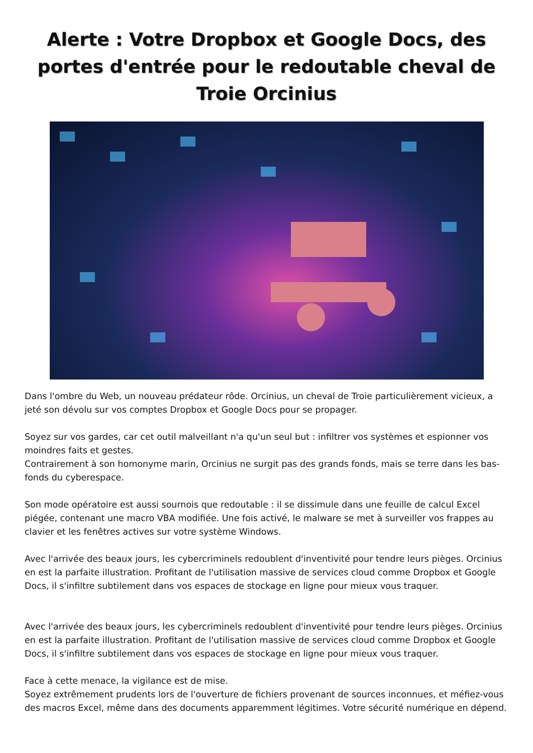Alerte : Votre Dropbox et Google Docs, des portes d'entrée pour le redoutable cheval de Troie Orcinius
Dans l'ombre du Web, un nouveau prédateur rôde. Orcinius, un cheval de Troie particulièrement vicieux, a jeté son dévolu sur vos comptes Dropbox et Google Docs pour se propager.
Soyez sur vos gardes, car cet outil malveillant n'a qu'un seul but : infiltrer vos systèmes et espionner vos moindres faits et gestes.
Contrairement à son homonyme marin, Orcinius ne surgit pas des grands fonds, mais se terre dans les bas-fonds du cyberespace.
Son mode opératoire est aussi sournois que redoutable : il se dissimule dans une feuille de calcul Excel piégée, contenant une macro VBA modifiée. Une fois activé, le malware se met à surveiller vos frappes au clavier et les fenêtres actives sur votre système Windows.
Avec l'arrivée des beaux jours, les cybercriminels redoublent d'inventivité pour tendre leurs pièges. Orcinius en est la parfaite illustration. Profitant de l'utilisation massive de services cloud comme Dropbox et Google Docs, il s'infiltre subtilement dans vos espaces de stockage en ligne pour mieux vous traquer.
Avec l'arrivée des beaux jours, les cybercriminels redoublent d'inventivité pour tendre leurs pièges. Orcinius en est la parfaite illustration. Profitant de l'utilisation massive de services cloud comme Dropbox et Google Docs, il s'infiltre subtilement dans vos espaces de stockage en ligne pour mieux vous traquer.
Face à cette menace, la vigilance est de mise.
Soyez extrêmement prudents lors de l'ouverture de fichiers provenant de sources inconnues, et méfiez-vous des macros Excel, même dans des documents apparemment légitimes. Votre sécurité numérique en dépend.